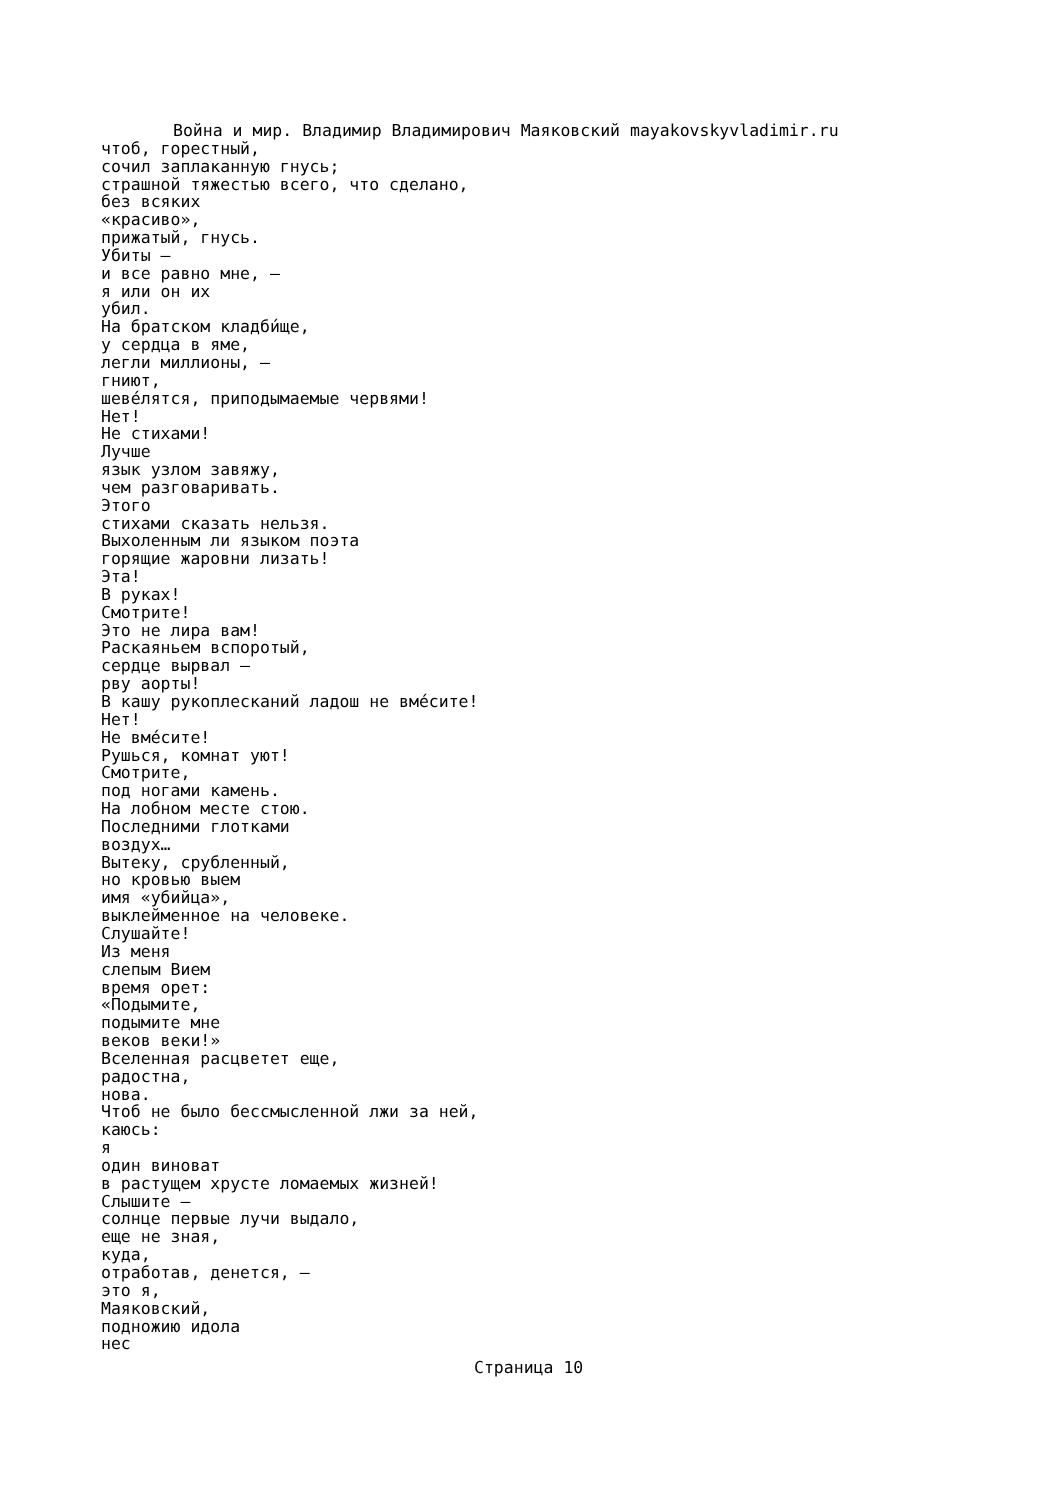Война и мир. Владимир Владимирович Маяковский mayakovskyvladimir.ru
чтоб, горестный, сочил заплаканную гнусь; страшной тяжестью всего, что сделано, без всяких «красиво», прижатый, гнусь. Убиты — и все равно мне, — я или он их убил. На братском кладби́ще, у сердца в яме, легли миллионы, — гниют, шеве́лятся, приподымаемые червями! Нет! Не стихами! Лучше язык узлом завяжу, чем разговаривать. Этого стихами сказать нельзя. Выхоленным ли языком поэта горящие жаровни лизать! Эта! В руках! Смотрите! Это не лира вам! Раскаяньем вспоротый, сердце вырвал — рву аорты! В кашу рукоплесканий ладош не вме́сите! Нет! Не вме́сите! Рушься, комнат уют! Смотрите, под ногами камень. На лобном месте стою. Последними глотками воздух… Вытеку, срубленный, но кровью выем имя «убийца», выклейменное на человеке. Слушайте! Из меня слепым Вием время орет: «Подымите, подымите мне веков веки!» Вселенная расцветет еще, радостна, нова. Чтоб не было бессмысленной лжи за ней, каюсь: я один виноват в растущем хрусте ломаемых жизней! Слышите — солнце первые лучи выдало, еще не зная, куда, отработав, денется, — это я, Маяковский, подножию идола нес
Страница 10